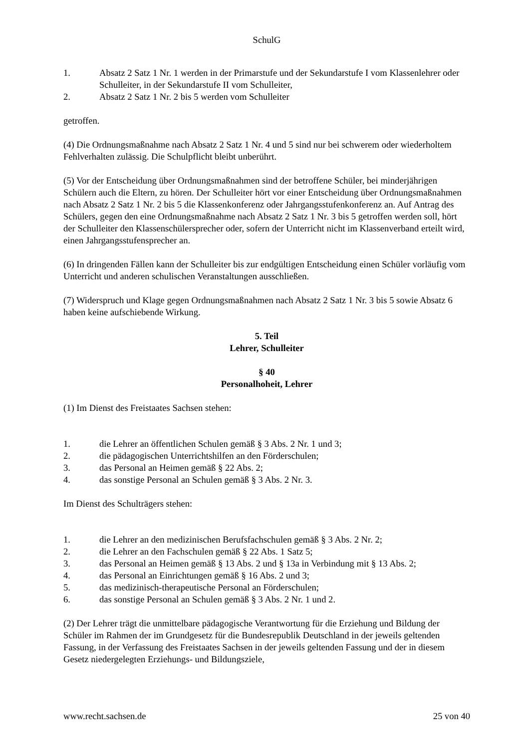SchulG
1. Absatz 2 Satz 1 Nr. 1 werden in der Primarstufe und der Sekundarstufe I vom Klassenlehrer oder Schulleiter, in der Sekundarstufe II vom Schulleiter,
2. Absatz 2 Satz 1 Nr. 2 bis 5 werden vom Schulleiter
getroffen.
(4) Die Ordnungsmaßnahme nach Absatz 2 Satz 1 Nr. 4 und 5 sind nur bei schwerem oder wiederholtem Fehlverhalten zulässig. Die Schulpflicht bleibt unberührt.
(5) Vor der Entscheidung über Ordnungsmaßnahmen sind der betroffene Schüler, bei minderjährigen Schülern auch die Eltern, zu hören. Der Schulleiter hört vor einer Entscheidung über Ordnungsmaßnahmen nach Absatz 2 Satz 1 Nr. 2 bis 5 die Klassenkonferenz oder Jahrgangsstufenkonferenz an. Auf Antrag des Schülers, gegen den eine Ordnungsmaßnahme nach Absatz 2 Satz 1 Nr. 3 bis 5 getroffen werden soll, hört der Schulleiter den Klassenschülersprecher oder, sofern der Unterricht nicht im Klassenverband erteilt wird, einen Jahrgangsstufensprecher an.
(6) In dringenden Fällen kann der Schulleiter bis zur endgültigen Entscheidung einen Schüler vorläufig vom Unterricht und anderen schulischen Veranstaltungen ausschließen.
(7) Widerspruch und Klage gegen Ordnungsmaßnahmen nach Absatz 2 Satz 1 Nr. 3 bis 5 sowie Absatz 6 haben keine aufschiebende Wirkung.
5. Teil
Lehrer, Schulleiter
§ 40
Personalhoheit, Lehrer
(1) Im Dienst des Freistaates Sachsen stehen:
1. die Lehrer an öffentlichen Schulen gemäß § 3 Abs. 2 Nr. 1 und 3;
2. die pädagogischen Unterrichtshilfen an den Förderschulen;
3. das Personal an Heimen gemäß § 22 Abs. 2;
4. das sonstige Personal an Schulen gemäß § 3 Abs. 2 Nr. 3.
Im Dienst des Schulträgers stehen:
1. die Lehrer an den medizinischen Berufsfachschulen gemäß § 3 Abs. 2 Nr. 2;
2. die Lehrer an den Fachschulen gemäß § 22 Abs. 1 Satz 5;
3. das Personal an Heimen gemäß § 13 Abs. 2 und § 13a in Verbindung mit § 13 Abs. 2;
4. das Personal an Einrichtungen gemäß § 16 Abs. 2 und 3;
5. das medizinisch-therapeutische Personal an Förderschulen;
6. das sonstige Personal an Schulen gemäß § 3 Abs. 2 Nr. 1 und 2.
(2) Der Lehrer trägt die unmittelbare pädagogische Verantwortung für die Erziehung und Bildung der Schüler im Rahmen der im Grundgesetz für die Bundesrepublik Deutschland in der jeweils geltenden Fassung, in der Verfassung des Freistaates Sachsen in der jeweils geltenden Fassung und der in diesem Gesetz niedergelegten Erziehungs- und Bildungsziele,
www.recht.sachsen.de 25 von 40